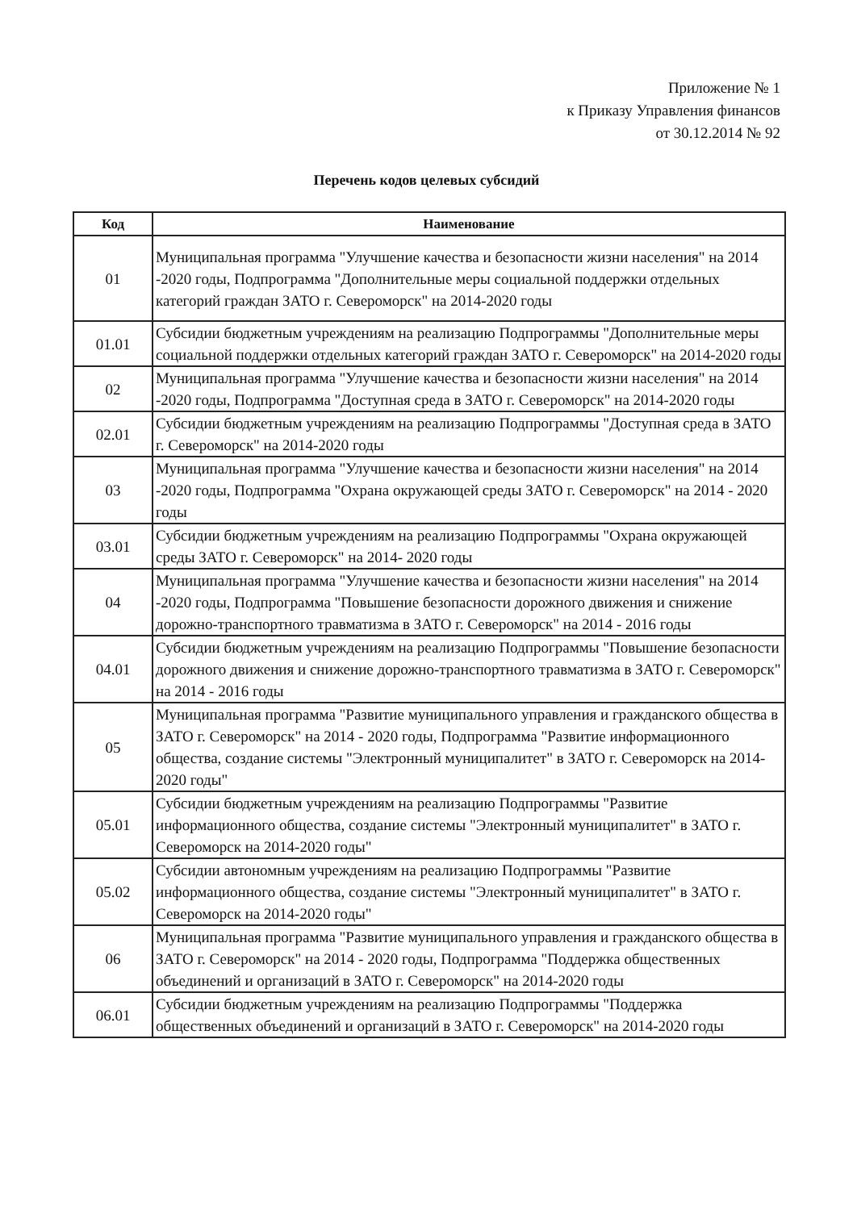Приложение № 1
к Приказу Управления финансов
от 30.12.2014 № 92
Перечень кодов целевых субсидий
| Код | Наименование |
| --- | --- |
| 01 | Муниципальная программа "Улучшение качества и безопасности жизни населения" на 2014 -2020 годы, Подпрограмма "Дополнительные меры социальной поддержки отдельных категорий граждан ЗАТО г. Североморск" на 2014-2020 годы |
| 01.01 | Субсидии бюджетным учреждениям на реализацию Подпрограммы "Дополнительные меры социальной поддержки отдельных категорий граждан ЗАТО г. Североморск" на 2014-2020 годы |
| 02 | Муниципальная программа "Улучшение качества и безопасности жизни населения" на 2014 -2020 годы, Подпрограмма "Доступная среда в ЗАТО г. Североморск" на 2014-2020 годы |
| 02.01 | Субсидии бюджетным учреждениям на реализацию Подпрограммы "Доступная среда в ЗАТО г. Североморск" на 2014-2020 годы |
| 03 | Муниципальная программа "Улучшение качества и безопасности жизни населения" на 2014 -2020 годы, Подпрограмма "Охрана окружающей среды ЗАТО г. Североморск" на 2014 - 2020 годы |
| 03.01 | Субсидии бюджетным учреждениям на реализацию Подпрограммы "Охрана окружающей среды ЗАТО г. Североморск" на 2014- 2020 годы |
| 04 | Муниципальная программа "Улучшение качества и безопасности жизни населения" на 2014 -2020 годы, Подпрограмма "Повышение безопасности дорожного движения и снижение дорожно-транспортного травматизма в ЗАТО г. Североморск" на 2014 - 2016 годы |
| 04.01 | Субсидии бюджетным учреждениям на реализацию Подпрограммы "Повышение безопасности дорожного движения и снижение дорожно-транспортного травматизма в ЗАТО г. Североморск" на 2014 - 2016 годы |
| 05 | Муниципальная программа "Развитие муниципального управления и гражданского общества в ЗАТО г. Североморск" на 2014 - 2020 годы, Подпрограмма "Развитие информационного общества, создание системы "Электронный муниципалитет" в ЗАТО г. Североморск на 2014-2020 годы" |
| 05.01 | Субсидии бюджетным учреждениям на реализацию Подпрограммы "Развитие информационного общества, создание системы "Электронный муниципалитет" в ЗАТО г. Североморск на 2014-2020 годы" |
| 05.02 | Субсидии автономным учреждениям на реализацию Подпрограммы "Развитие информационного общества, создание системы "Электронный муниципалитет" в ЗАТО г. Североморск на 2014-2020 годы" |
| 06 | Муниципальная программа "Развитие муниципального управления и гражданского общества в ЗАТО г. Североморск" на 2014 - 2020 годы, Подпрограмма "Поддержка общественных объединений и организаций в ЗАТО г. Североморск" на 2014-2020 годы |
| 06.01 | Субсидии бюджетным учреждениям на реализацию Подпрограммы "Поддержка общественных объединений и организаций в ЗАТО г. Североморск" на 2014-2020 годы |